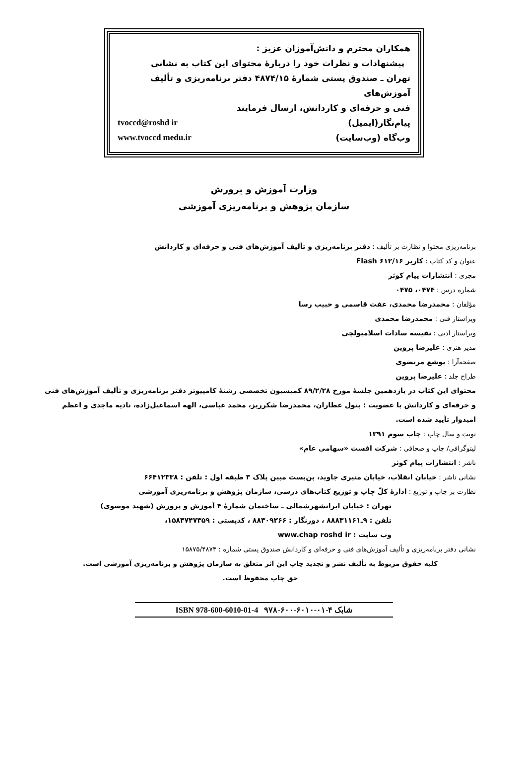همکاران محترم و دانش‌آموزان عزیز :
پیشنهادات و نظرات خود را دربارهٔ محتوای این کتاب به نشانی
تهران ـ صندوق پستی شمارهٔ ۴۸۷۴/۱۵ دفتر برنامه‌ریزی و تألیف آموزش‌های
فنی و حرفه‌ای و کاردانش، ارسال فرمایند
پیام‌نگار(ایمیل) tvoccd@roshd ir
وب‌گاه (وب‌سایت) www.tvoccd medu.ir
وزارت آموزش و پرورش
سازمان پژوهش و برنامه‌ریزی آموزشی
برنامه‌ریزی محتوا و نظارت بر تألیف : دفتر برنامه‌ریزی و تألیف آموزش‌های فنی و حرفه‌ای و کاردانش
عنوان و کد کتاب : کاربر Flash ۶۱۲/۱۶
مجری : انتشارات پیام کوثر
شماره درس : ۰۴۷۴، ۰۴۷۵
مؤلفان : محمدرضا محمدی، عفت قاسمی و حبیب رسا
ویراستار فنی : محمدرضا محمدی
ویراستار ادبی : نفیسه سادات اسلامبولچی
مدیر هنری : علیرضا پروین
صفحه‌آرا : یوشع مرتضوی
طراح جلد : علیرضا پروین
محتوای این کتاب در یازدهمین جلسهٔ مورخ ۸۹/۲/۲۸ کمیسیون تخصصی رشتهٔ کامپیوتر دفتر برنامه‌ریزی و تألیف آموزش‌های فنی و حرفه‌ای و کاردانش با عضویت : بتول عطاران، محمدرضا شکرریز، محمد عباسی، الهه اسماعیل‌زاده، نادیه ماجدی و اعظم امیدوار تأیید شده است.
نوبت و سال چاپ : چاپ سوم ۱۳۹۱
لیتوگرافی/ چاپ و صحافی : شرکت افست «سهامی عام»
ناشر : انتشارات پیام کوثر
نشانی ناشر : خیابان انقلاب، خیابان منیری جاوید، بن‌بست مبین پلاک ۳ طبقه اول : تلفن : ۶۶۴۱۲۳۳۸
نظارت بر چاپ و توزیع : ادارهٔ کلّ چاپ و توزیع کتاب‌های درسی، سازمان پژوهش و برنامه‌ریزی آموزشی
تهران : خیابان ایرانشهرشمالی ـ ساختمان شمارهٔ ۴ آموزش و پرورش (شهید موسوی)
تلفن : ۹ـ۸۸۸۳۱۱۶۱ ، دورنگار : ۸۸۳۰۹۲۶۶ ، کدپستی : ۱۵۸۴۷۴۷۳۵۹،
وب سایت : www.chap roshd ir
نشانی دفتر برنامه‌ریزی و تألیف آموزش‌های فنی و حرفه‌ای و کاردانش صندوق پستی شماره : ۱۵۸۷۵/۴۸۷۴
کلیه حقوق مربوط به تألیف نشر و تجدید چاپ این اثر متعلق به سازمان پژوهش و برنامه‌ریزی آموزشی است.
حق چاپ محفوظ است.
شابک ۴-۰۱-۶۰۱۰-۶۰۰-۹۷۸ ISBN 978-600-6010-01-4